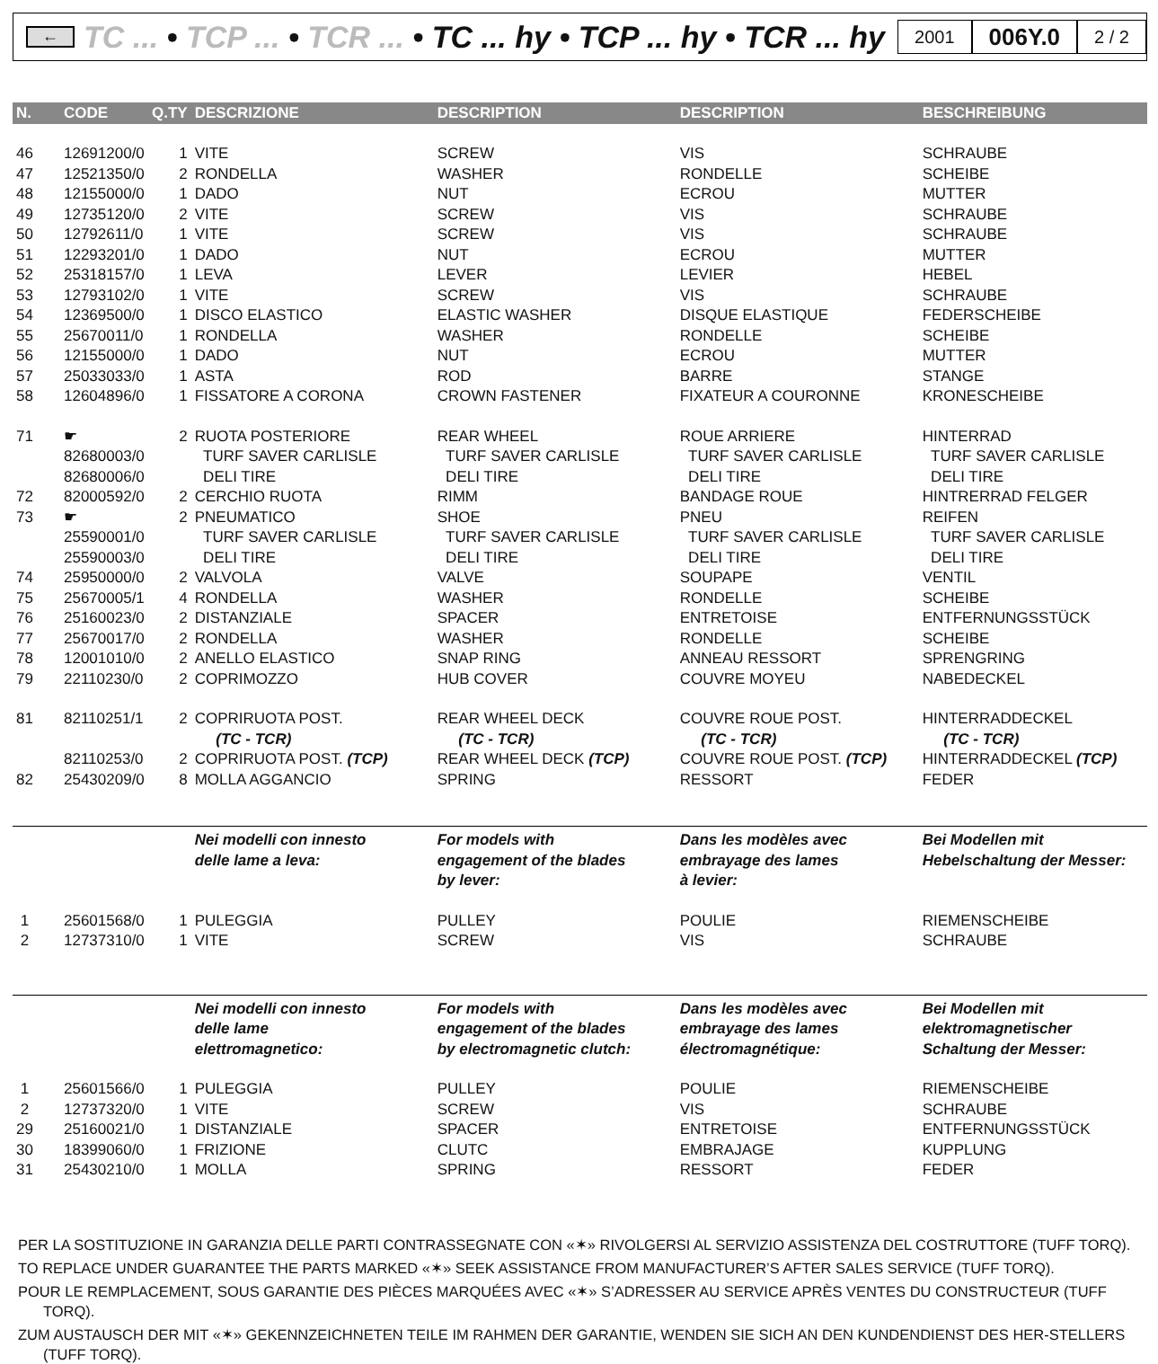←
TC ... • TCP ... • TCR ... • TC ... hy • TCP ... hy • TCR ... hy
2001
006Y.0
2 / 2
| N. | CODE | Q.TY | DESCRIZIONE | DESCRIPTION | DESCRIPTION | BESCHREIBUNG |
| --- | --- | --- | --- | --- | --- | --- |
| 46 | 12691200/0 | 1 | VITE | SCREW | VIS | SCHRAUBE |
| 47 | 12521350/0 | 2 | RONDELLA | WASHER | RONDELLE | SCHEIBE |
| 48 | 12155000/0 | 1 | DADO | NUT | ECROU | MUTTER |
| 49 | 12735120/0 | 2 | VITE | SCREW | VIS | SCHRAUBE |
| 50 | 12792611/0 | 1 | VITE | SCREW | VIS | SCHRAUBE |
| 51 | 12293201/0 | 1 | DADO | NUT | ECROU | MUTTER |
| 52 | 25318157/0 | 1 | LEVA | LEVER | LEVIER | HEBEL |
| 53 | 12793102/0 | 1 | VITE | SCREW | VIS | SCHRAUBE |
| 54 | 12369500/0 | 1 | DISCO ELASTICO | ELASTIC WASHER | DISQUE ELASTIQUE | FEDERSCHEIBE |
| 55 | 25670011/0 | 1 | RONDELLA | WASHER | RONDELLE | SCHEIBE |
| 56 | 12155000/0 | 1 | DADO | NUT | ECROU | MUTTER |
| 57 | 25033033/0 | 1 | ASTA | ROD | BARRE | STANGE |
| 58 | 12604896/0 | 1 | FISSATORE A CORONA | CROWN FASTENER | FIXATEUR A COURONNE | KRONESCHEIBE |
| 71 | ☛ | 2 | RUOTA POSTERIORE | REAR WHEEL | ROUE ARRIERE | HINTERRAD |
| | 82680003/0 | | TURF SAVER CARLISLE | TURF SAVER CARLISLE | TURF SAVER CARLISLE | TURF SAVER CARLISLE |
| | 82680006/0 | | DELI TIRE | DELI TIRE | DELI TIRE | DELI TIRE |
| 72 | 82000592/0 | 2 | CERCHIO RUOTA | RIMM | BANDAGE ROUE | HINTRERRAD FELGER |
| 73 | ☛ | 2 | PNEUMATICO | SHOE | PNEU | REIFEN |
| | 25590001/0 | | TURF SAVER CARLISLE | TURF SAVER CARLISLE | TURF SAVER CARLISLE | TURF SAVER CARLISLE |
| | 25590003/0 | | DELI TIRE | DELI TIRE | DELI TIRE | DELI TIRE |
| 74 | 25950000/0 | 2 | VALVOLA | VALVE | SOUPAPE | VENTIL |
| 75 | 25670005/1 | 4 | RONDELLA | WASHER | RONDELLE | SCHEIBE |
| 76 | 25160023/0 | 2 | DISTANZIALE | SPACER | ENTRETOISE | ENTFERNUNGSSTÜCK |
| 77 | 25670017/0 | 2 | RONDELLA | WASHER | RONDELLE | SCHEIBE |
| 78 | 12001010/0 | 2 | ANELLO ELASTICO | SNAP RING | ANNEAU RESSORT | SPRENGRING |
| 79 | 22110230/0 | 2 | COPRIMOZZO | HUB COVER | COUVRE MOYEU | NABEDECKEL |
| 81 | 82110251/1 | 2 | COPRIRUOTA POST. (TC - TCR) | REAR WHEEL DECK (TC - TCR) | COUVRE ROUE POST. (TC - TCR) | HINTERRADDECKEL (TC - TCR) |
| | 82110253/0 | 2 | COPRIRUOTA POST. (TCP) | REAR WHEEL DECK (TCP) | COUVRE ROUE POST. (TCP) | HINTERRADDECKEL (TCP) |
| 82 | 25430209/0 | 8 | MOLLA AGGANCIO | SPRING | RESSORT | FEDER |
| | | | Nei modelli con innesto delle lame a leva: | For models with engagement of the blades by lever: | Dans les modèles avec embrayage des lames à levier: | Bei Modellen mit Hebelschaltung der Messer: |
| 1 | 25601568/0 | 1 | PULEGGIA | PULLEY | POULIE | RIEMENSCHEIBE |
| 2 | 12737310/0 | 1 | VITE | SCREW | VIS | SCHRAUBE |
| | | | Nei modelli con innesto delle lame elettromagnetico: | For models with engagement of the blades by electromagnetic clutch: | Dans les modèles avec embrayage des lames électromagnétique: | Bei Modellen mit elektromagnetischer Schaltung der Messer: |
| 1 | 25601566/0 | 1 | PULEGGIA | PULLEY | POULIE | RIEMENSCHEIBE |
| 2 | 12737320/0 | 1 | VITE | SCREW | VIS | SCHRAUBE |
| 29 | 25160021/0 | 1 | DISTANZIALE | SPACER | ENTRETOISE | ENTFERNUNGSSTÜCK |
| 30 | 18399060/0 | 1 | FRIZIONE | CLUTC | EMBRAJAGE | KUPPLUNG |
| 31 | 25430210/0 | 1 | MOLLA | SPRING | RESSORT | FEDER |
PER LA SOSTITUZIONE IN GARANZIA DELLE PARTI CONTRASSEGNATE CON «✶» RIVOLGERSI AL SERVIZIO ASSISTENZA DEL COSTRUTTORE (TUFF TORQ).
TO REPLACE UNDER GUARANTEE THE PARTS MARKED «✶» SEEK ASSISTANCE FROM MANUFACTURER’S AFTER SALES SERVICE (TUFF TORQ).
POUR LE REMPLACEMENT, SOUS GARANTIE DES PIÈCES MARQUÉES AVEC «✶» S’ADRESSER AU SERVICE APRÈS VENTES DU CONSTRUCTEUR (TUFF TORQ).
ZUM AUSTAUSCH DER MIT «✶» GEKENNZEICHNETEN TEILE IM RAHMEN DER GARANTIE, WENDEN SIE SICH AN DEN KUNDENDIENST DES HER-STELLERS (TUFF TORQ).